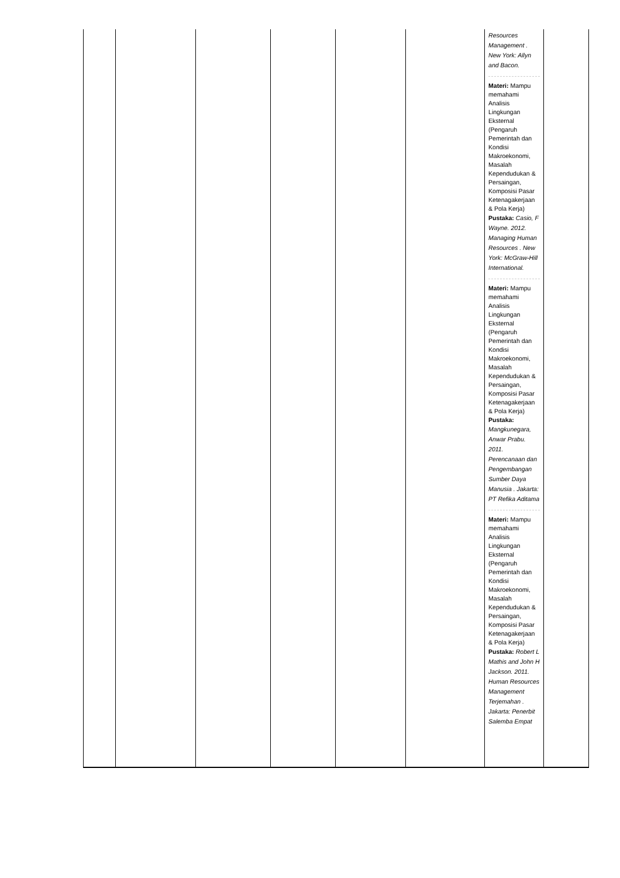| | | | | | | Resources Management . New York: Allyn and Bacon. Materi: Mampu memahami Analisis Lingkungan Eksternal (Pengaruh Pemerintah dan Kondisi Makroekonomi, Masalah Kependudukan & Persaingan, Komposisi Pasar Ketenagakerjaan & Pola Kerja) Pustaka: Casio, F Wayne. 2012. Managing Human Resources . New York: McGraw-Hill International. Materi: Mampu memahami Analisis Lingkungan Eksternal (Pengaruh Pemerintah dan Kondisi Makroekonomi, Masalah Kependudukan & Persaingan, Komposisi Pasar Ketenagakerjaan & Pola Kerja) Pustaka: Mangkunegara, Anwar Prabu. 2011. Perencanaan dan Pengembangan Sumber Daya Manusia . Jakarta: PT Refika Aditama Materi: Mampu memahami Analisis Lingkungan Eksternal (Pengaruh Pemerintah dan Kondisi Makroekonomi, Masalah Kependudukan & Persaingan, Komposisi Pasar Ketenagakerjaan & Pola Kerja) Pustaka: Robert L Mathis and John H Jackson. 2011. Human Resources Management Terjemahan . Jakarta: Penerbit Salemba Empat | |